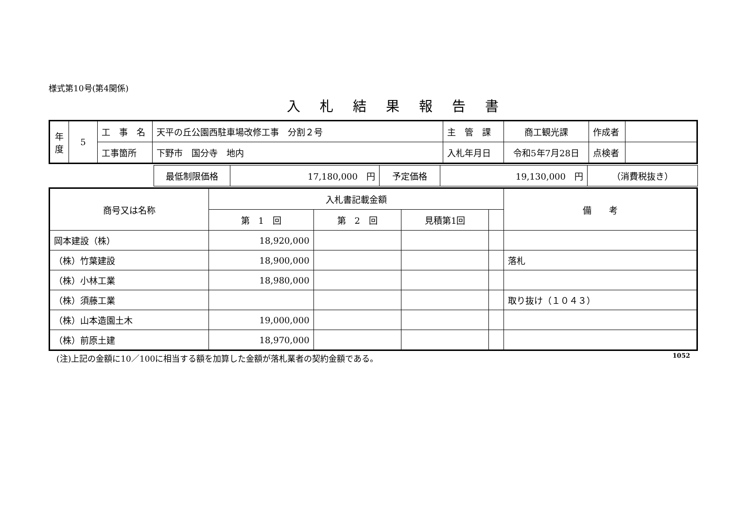様式第10号(第4関係)
入札結果報告書
| 年 度 | 5 | 工 事 名 | 天平の丘公園西駐車場改修工事 分割２号 | 主 管 課 | 商工観光課 | 作成者 | |
| | | 工事箇所 | 下野市 国分寺 地内 | 入札年月日 | 令和5年7月28日 | 点検者 | |
| | 最低制限価格 | 17,180,000 円 | 予定価格 | 19,130,000 円 | （消費税抜き） |
| 商号又は名称 | 入札書記載金額 | | | | 備 考 |
| --- | --- | --- | --- | --- | --- |
| | 第 1 回 | 第 2 回 | 見積第1回 | | |
| 岡本建設（株） | 18,920,000 | | | | |
| （株）竹葉建設 | 18,900,000 | | | | 落札 |
| （株）小林工業 | 18,980,000 | | | | |
| （株）須藤工業 | | | | | 取り抜け（１０４３） |
| （株）山本造園土木 | 19,000,000 | | | | |
| （株）前原土建 | 18,970,000 | | | | |
(注)上記の金額に10／100に相当する額を加算した金額が落札業者の契約金額である。 1052